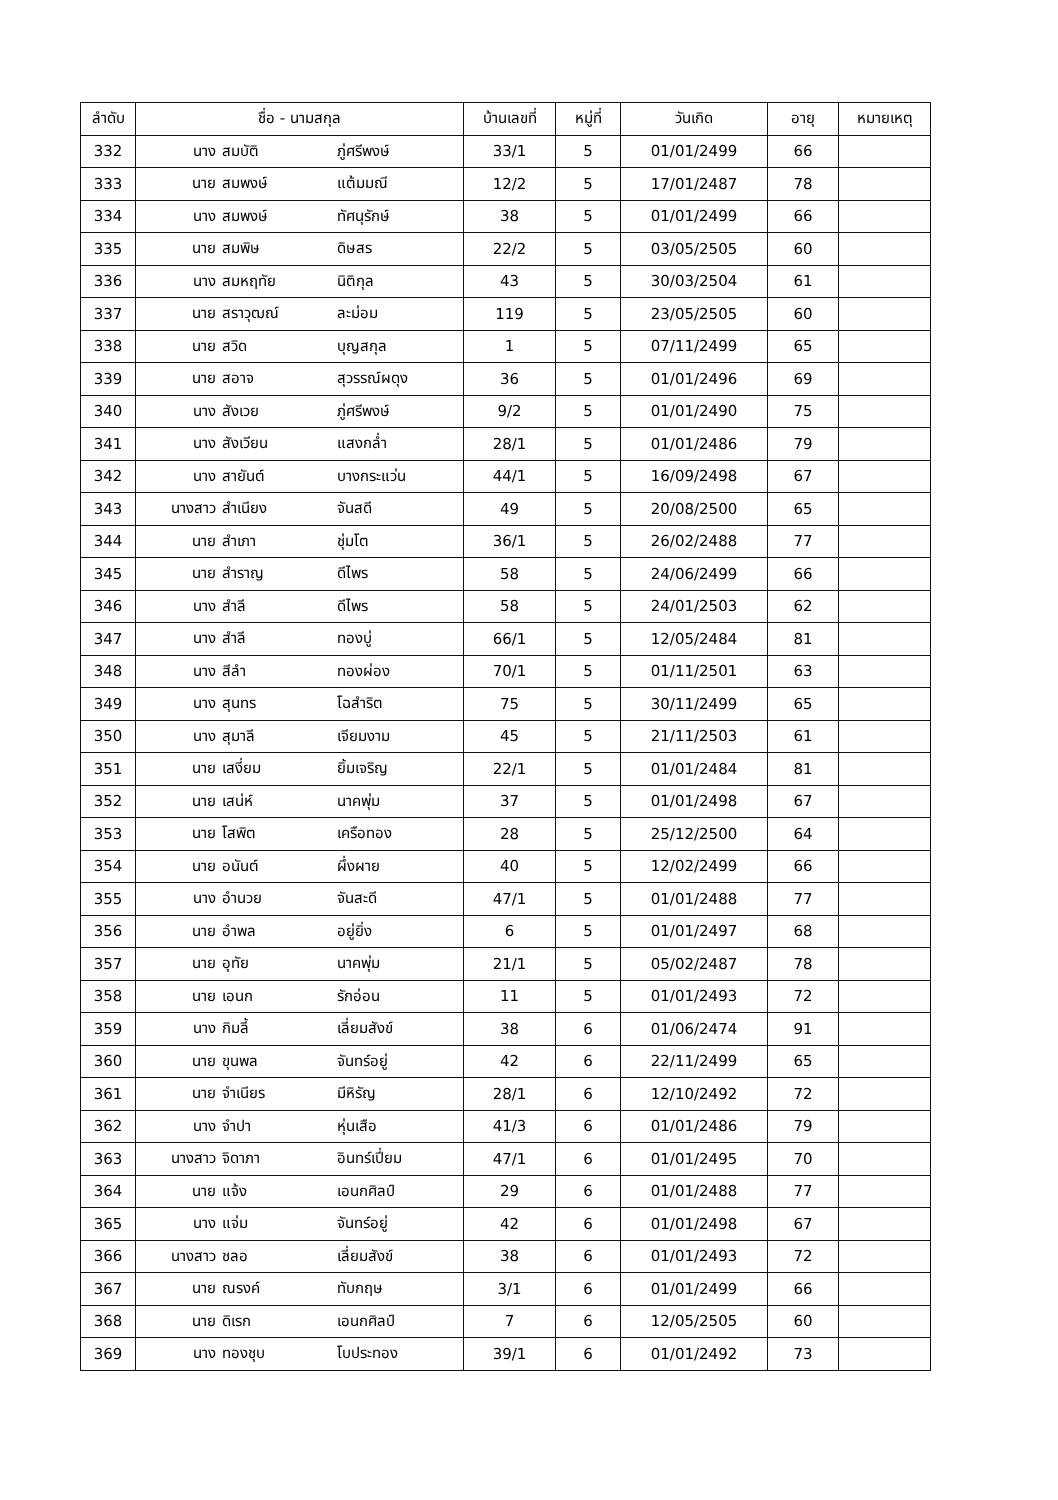| ลำดับ | ชื่อ - นามสกุล | บ้านเลขที่ | หมู่ที่ | วันเกิด | อายุ | หมายเหตุ |
| --- | --- | --- | --- | --- | --- | --- |
| 332 | นาง สมบัติ ภู่ศรีพงษ์ | 33/1 | 5 | 01/01/2499 | 66 | |
| 333 | นาย สมพงษ์ แต้มมณี | 12/2 | 5 | 17/01/2487 | 78 | |
| 334 | นาง สมพงษ์ ทัศนุรักษ์ | 38 | 5 | 01/01/2499 | 66 | |
| 335 | นาย สมพิษ ดิษสร | 22/2 | 5 | 03/05/2505 | 60 | |
| 336 | นาง สมหฤทัย นิติกุล | 43 | 5 | 30/03/2504 | 61 | |
| 337 | นาย สราวุฒณ์ ละม่อม | 119 | 5 | 23/05/2505 | 60 | |
| 338 | นาย สวิด บุญสกุล | 1 | 5 | 07/11/2499 | 65 | |
| 339 | นาย สอาจ สุวรรณ์ผดุง | 36 | 5 | 01/01/2496 | 69 | |
| 340 | นาง สังเวย ภู่ศรีพงษ์ | 9/2 | 5 | 01/01/2490 | 75 | |
| 341 | นาง สังเวียน แสงกล่ำ | 28/1 | 5 | 01/01/2486 | 79 | |
| 342 | นาง สายันต์ บางกระแว่น | 44/1 | 5 | 16/09/2498 | 67 | |
| 343 | นางสาว สำเนียง จันสดี | 49 | 5 | 20/08/2500 | 65 | |
| 344 | นาย สำเภา ชุ่มโต | 36/1 | 5 | 26/02/2488 | 77 | |
| 345 | นาย สำราญ ดีไพร | 58 | 5 | 24/06/2499 | 66 | |
| 346 | นาง สำลี ดีไพร | 58 | 5 | 24/01/2503 | 62 | |
| 347 | นาง สำลี ทองบู่ | 66/1 | 5 | 12/05/2484 | 81 | |
| 348 | นาง สีลำ ทองผ่อง | 70/1 | 5 | 01/11/2501 | 63 | |
| 349 | นาง สุนทร โฉสำริต | 75 | 5 | 30/11/2499 | 65 | |
| 350 | นาง สุมาลี เจียมงาม | 45 | 5 | 21/11/2503 | 61 | |
| 351 | นาย เสงี่ยม ยิ้มเจริญ | 22/1 | 5 | 01/01/2484 | 81 | |
| 352 | นาย เสน่ห์ นาคพุ่ม | 37 | 5 | 01/01/2498 | 67 | |
| 353 | นาย โสพิต เครือทอง | 28 | 5 | 25/12/2500 | 64 | |
| 354 | นาย อนันต์ ผึ่งผาย | 40 | 5 | 12/02/2499 | 66 | |
| 355 | นาง อำนวย จันสะดี | 47/1 | 5 | 01/01/2488 | 77 | |
| 356 | นาย อำพล อยู่ยิ่ง | 6 | 5 | 01/01/2497 | 68 | |
| 357 | นาย อุทัย นาคพุ่ม | 21/1 | 5 | 05/02/2487 | 78 | |
| 358 | นาย เอนก รักอ่อน | 11 | 5 | 01/01/2493 | 72 | |
| 359 | นาง กิมลี้ เลี่ยมสังข์ | 38 | 6 | 01/06/2474 | 91 | |
| 360 | นาย ขุนพล จันทร์อยู่ | 42 | 6 | 22/11/2499 | 65 | |
| 361 | นาย จำเนียร มีหิรัญ | 28/1 | 6 | 12/10/2492 | 72 | |
| 362 | นาง จำปา หุ่นเสือ | 41/3 | 6 | 01/01/2486 | 79 | |
| 363 | นางสาว จิดาภา อินทร์เปี่ยม | 47/1 | 6 | 01/01/2495 | 70 | |
| 364 | นาย แจ้ง เอนกศิลป์ | 29 | 6 | 01/01/2488 | 77 | |
| 365 | นาง แจ่ม จันทร์อยู่ | 42 | 6 | 01/01/2498 | 67 | |
| 366 | นางสาว ชลอ เลี่ยมสังข์ | 38 | 6 | 01/01/2493 | 72 | |
| 367 | นาย ณรงค์ ทับกฤษ | 3/1 | 6 | 01/01/2499 | 66 | |
| 368 | นาย ดิเรก เอนกศิลป์ | 7 | 6 | 12/05/2505 | 60 | |
| 369 | นาง ทองชุบ โบประทอง | 39/1 | 6 | 01/01/2492 | 73 | |